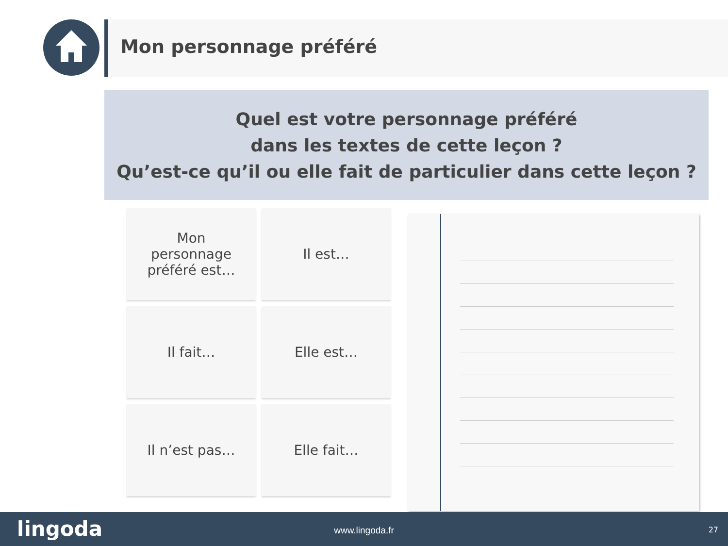Mon personnage préféré
Quel est votre personnage préféré
dans les textes de cette leçon ?
Qu’est-ce qu’il ou elle fait de particulier dans cette leçon ?
Mon personnage préféré est…
Il est…
Il fait…
Elle est…
Il n’est pas…
Elle fait…
lingoda
www.lingoda.fr 27